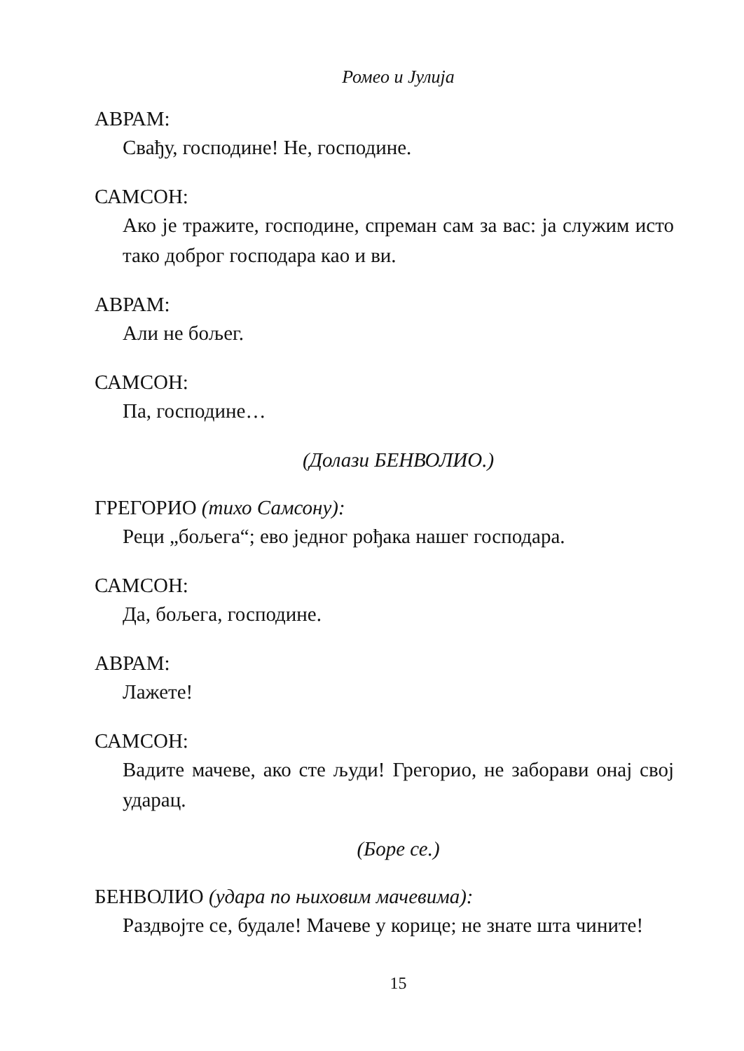Ромео и Јулија
АВРАМ:
Свађу, господине! Не, господине.
САМСОН:
Ако је тражите, господине, спреман сам за вас: ја служим исто тако доброг господара као и ви.
АВРАМ:
Али не бољег.
САМСОН:
Па, господине…
(Долази БЕНВОЛИО.)
ГРЕГОРИО (тихо Самсону):
Реци „бољега“; ево једног рођака нашег господара.
САМСОН:
Да, бољега, господине.
АВРАМ:
Лажете!
САМСОН:
Вадите мачеве, ако сте људи! Грегорио, не заборави онај свој ударац.
(Боре се.)
БЕНВОЛИО (удара по њиховим мачевима):
Раздвојте се, будале! Мачеве у корице; не знате шта чините!
15